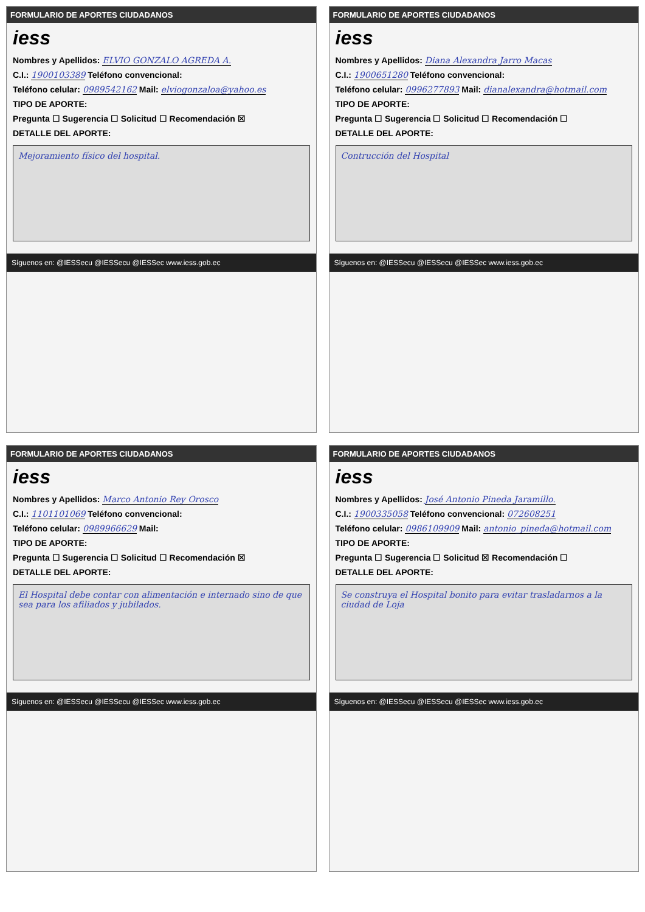FORMULARIO DE APORTES CIUDADANOS
iess
Nombres y Apellidos: ELVIO GONZALO AGREDA A.
C.I.: 1900103389 Teléfono convencional:
Teléfono celular: 0989542162 Mail: elviogonzaloa@yahoo.es
TIPO DE APORTE:
Pregunta ☐ Sugerencia ☐ Solicitud ☐ Recomendación ☒
DETALLE DEL APORTE:
Mejoramiento físico del hospital.
Síguenos en: @IESSecu @IESSecu @IESSec www.iess.gob.ec
FORMULARIO DE APORTES CIUDADANOS
iess
Nombres y Apellidos: Diana Alexandra Jarro Macas
C.I.: 1900651280 Teléfono convencional:
Teléfono celular: 0996277893 Mail: dianalexandra@hotmail.com
TIPO DE APORTE:
Pregunta ☐ Sugerencia ☐ Solicitud ☐ Recomendación ☐
DETALLE DEL APORTE:
Contrucción del Hospital
Síguenos en: @IESSecu @IESSecu @IESSec www.iess.gob.ec
FORMULARIO DE APORTES CIUDADANOS
iess
Nombres y Apellidos: Marco Antonio Rey Orosco
C.I.: 1101101069 Teléfono convencional:
Teléfono celular: 0989966629 Mail:
TIPO DE APORTE:
Pregunta ☐ Sugerencia ☐ Solicitud ☐ Recomendación ☒
DETALLE DEL APORTE:
El Hospital debe contar con alimentación e internado sino de que sea para los afiliados y jubilados.
Síguenos en: @IESSecu @IESSecu @IESSec www.iess.gob.ec
FORMULARIO DE APORTES CIUDADANOS
iess
Nombres y Apellidos: José Antonio Pineda Jaramillo.
C.I.: 1900335058 Teléfono convencional: 072608251
Teléfono celular: 0986109909 Mail: antonio_pineda@hotmail.com
TIPO DE APORTE:
Pregunta ☐ Sugerencia ☐ Solicitud ☒ Recomendación ☐
DETALLE DEL APORTE:
Se construya el Hospital bonito para evitar trasladarnos a la ciudad de Loja
Síguenos en: @IESSecu @IESSecu @IESSec www.iess.gob.ec